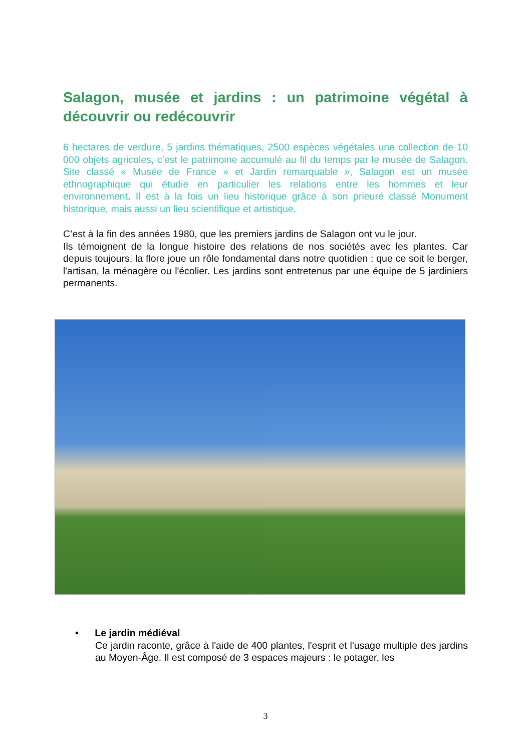Salagon, musée et jardins : un patrimoine végétal à découvrir ou redécouvrir
6 hectares de verdure, 5 jardins thématiques, 2500 espèces végétales une collection de 10 000 objets agricoles, c’est le patrimoine accumulé au fil du temps par le musée de Salagon. Site classé « Musée de France » et Jardin remarquable », Salagon est un musée ethnographique qui étudie en particulier les relations entre les hommes et leur environnement. Il est à la fois un lieu historique grâce à son prieuré classé Monument historique, mais aussi un lieu scientifique et artistique.
C’est à la fin des années 1980, que les premiers jardins de Salagon ont vu le jour.
Ils témoignent de la longue histoire des relations de nos sociétés avec les plantes. Car depuis toujours, la flore joue un rôle fondamental dans notre quotidien : que ce soit le berger, l'artisan, la ménagère ou l'écolier. Les jardins sont entretenus par une équipe de 5 jardiniers permanents.
• Le jardin médiéval
Ce jardin raconte, grâce à l'aide de 400 plantes, l'esprit et l'usage multiple des jardins au Moyen-Âge. Il est composé de 3 espaces majeurs : le potager, les
3